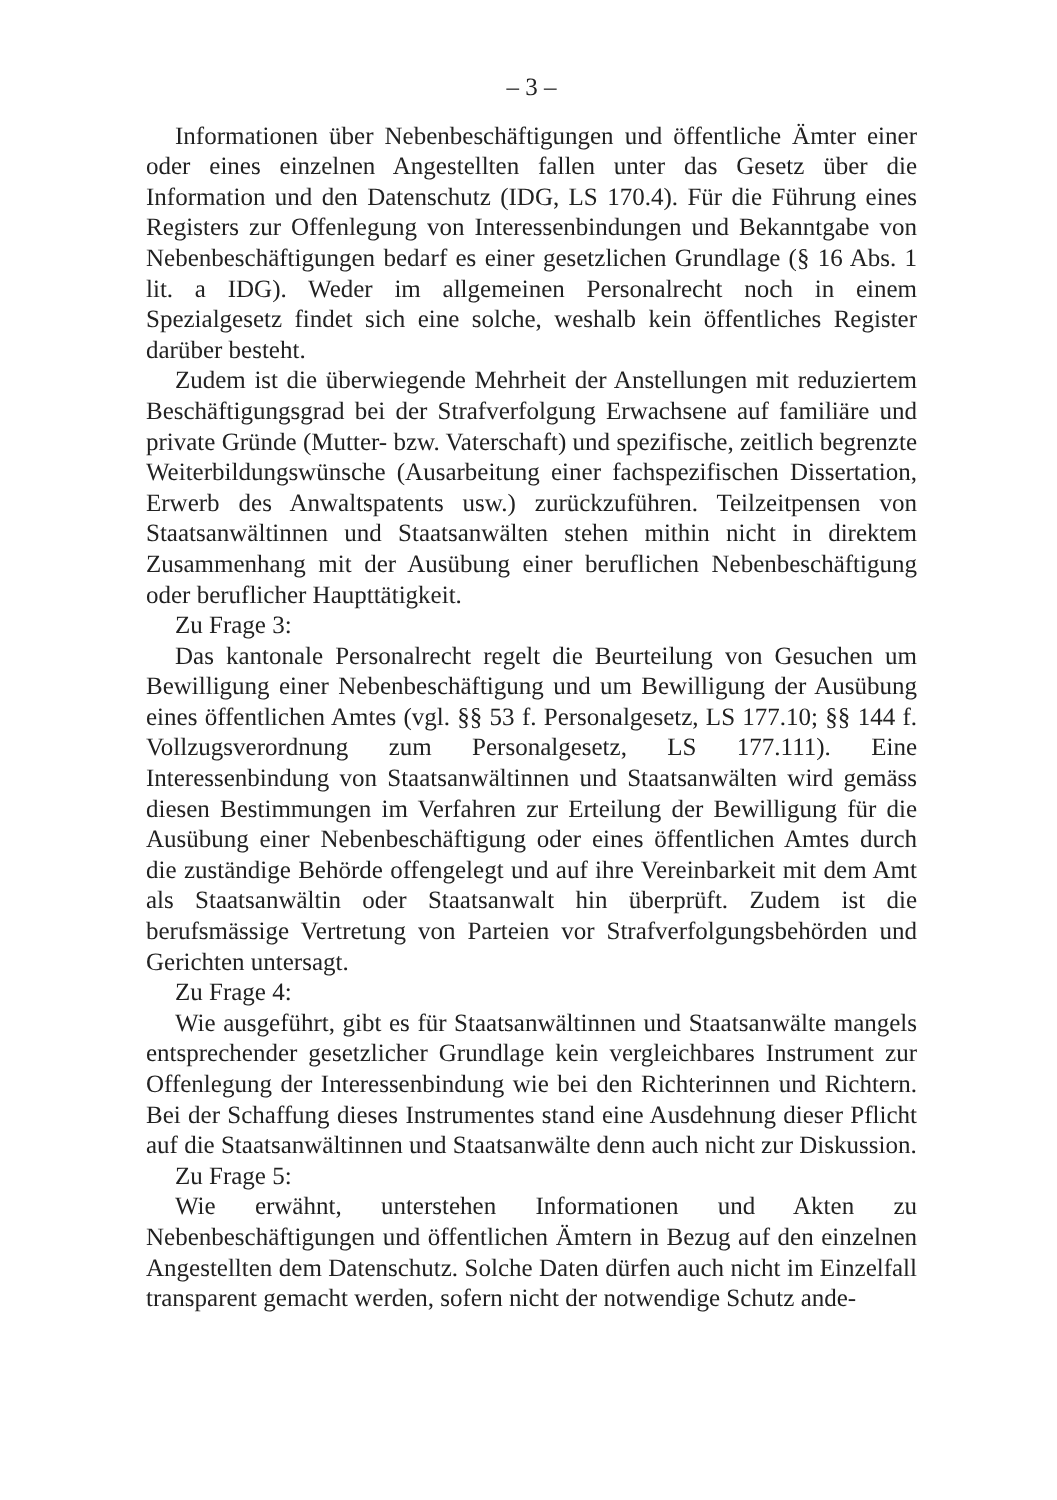– 3 –
Informationen über Nebenbeschäftigungen und öffentliche Ämter einer oder eines einzelnen Angestellten fallen unter das Gesetz über die Information und den Datenschutz (IDG, LS 170.4). Für die Führung eines Registers zur Offenlegung von Interessenbindungen und Bekanntgabe von Nebenbeschäftigungen bedarf es einer gesetzlichen Grundlage (§ 16 Abs. 1 lit. a IDG). Weder im allgemeinen Personalrecht noch in einem Spezialgesetz findet sich eine solche, weshalb kein öffentliches Register darüber besteht.
Zudem ist die überwiegende Mehrheit der Anstellungen mit reduziertem Beschäftigungsgrad bei der Strafverfolgung Erwachsene auf familiäre und private Gründe (Mutter- bzw. Vaterschaft) und spezifische, zeitlich begrenzte Weiterbildungswünsche (Ausarbeitung einer fachspezifischen Dissertation, Erwerb des Anwaltspatents usw.) zurückzuführen. Teilzeitpensen von Staatsanwältinnen und Staatsanwälten stehen mithin nicht in direktem Zusammenhang mit der Ausübung einer beruflichen Nebenbeschäftigung oder beruflicher Haupttätigkeit.
Zu Frage 3:
Das kantonale Personalrecht regelt die Beurteilung von Gesuchen um Bewilligung einer Nebenbeschäftigung und um Bewilligung der Ausübung eines öffentlichen Amtes (vgl. §§ 53 f. Personalgesetz, LS 177.10; §§ 144 f. Vollzugsverordnung zum Personalgesetz, LS 177.111). Eine Interessenbindung von Staatsanwältinnen und Staatsanwälten wird gemäss diesen Bestimmungen im Verfahren zur Erteilung der Bewilligung für die Ausübung einer Nebenbeschäftigung oder eines öffentlichen Amtes durch die zuständige Behörde offengelegt und auf ihre Vereinbarkeit mit dem Amt als Staatsanwältin oder Staatsanwalt hin überprüft. Zudem ist die berufsmässige Vertretung von Parteien vor Strafverfolgungsbehörden und Gerichten untersagt.
Zu Frage 4:
Wie ausgeführt, gibt es für Staatsanwältinnen und Staatsanwälte mangels entsprechender gesetzlicher Grundlage kein vergleichbares Instrument zur Offenlegung der Interessenbindung wie bei den Richterinnen und Richtern. Bei der Schaffung dieses Instrumentes stand eine Ausdehnung dieser Pflicht auf die Staatsanwältinnen und Staatsanwälte denn auch nicht zur Diskussion.
Zu Frage 5:
Wie erwähnt, unterstehen Informationen und Akten zu Nebenbeschäftigungen und öffentlichen Ämtern in Bezug auf den einzelnen Angestellten dem Datenschutz. Solche Daten dürfen auch nicht im Einzelfall transparent gemacht werden, sofern nicht der notwendige Schutz ande-